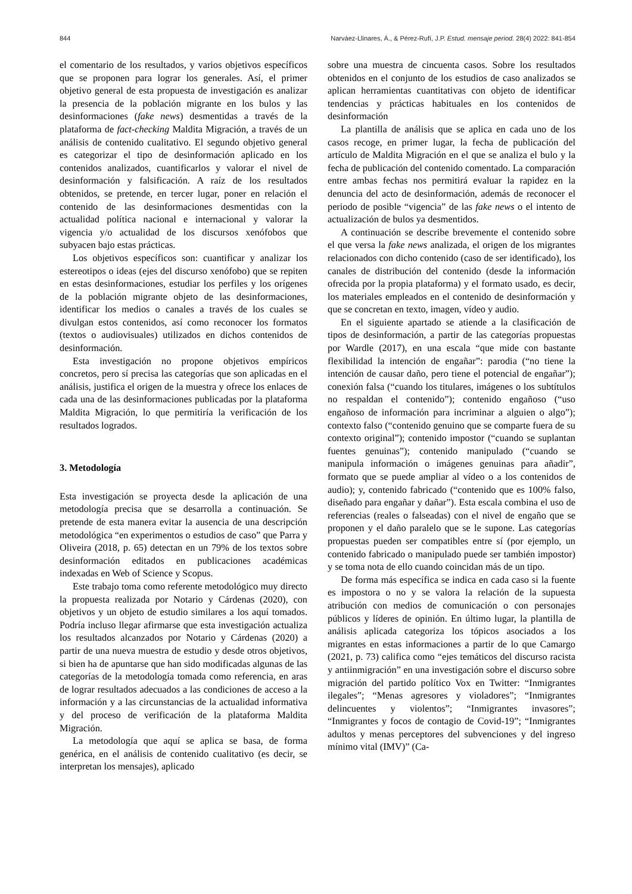844 Narváez-Llinares, Á., & Pérez-Rufí, J.P. Estud. mensaje period. 28(4) 2022: 841-854
el comentario de los resultados, y varios objetivos específicos que se proponen para lograr los generales. Así, el primer objetivo general de esta propuesta de investigación es analizar la presencia de la población migrante en los bulos y las desinformaciones (fake news) desmentidas a través de la plataforma de fact-checking Maldita Migración, a través de un análisis de contenido cualitativo. El segundo objetivo general es categorizar el tipo de desinformación aplicado en los contenidos analizados, cuantificarlos y valorar el nivel de desinformación y falsificación. A raíz de los resultados obtenidos, se pretende, en tercer lugar, poner en relación el contenido de las desinformaciones desmentidas con la actualidad política nacional e internacional y valorar la vigencia y/o actualidad de los discursos xenófobos que subyacen bajo estas prácticas.
Los objetivos específicos son: cuantificar y analizar los estereotipos o ideas (ejes del discurso xenófobo) que se repiten en estas desinformaciones, estudiar los perfiles y los orígenes de la población migrante objeto de las desinformaciones, identificar los medios o canales a través de los cuales se divulgan estos contenidos, así como reconocer los formatos (textos o audiovisuales) utilizados en dichos contenidos de desinformación.
Esta investigación no propone objetivos empíricos concretos, pero sí precisa las categorías que son aplicadas en el análisis, justifica el origen de la muestra y ofrece los enlaces de cada una de las desinformaciones publicadas por la plataforma Maldita Migración, lo que permitiría la verificación de los resultados logrados.
3. Metodología
Esta investigación se proyecta desde la aplicación de una metodología precisa que se desarrolla a continuación. Se pretende de esta manera evitar la ausencia de una descripción metodológica “en experimentos o estudios de caso” que Parra y Oliveira (2018, p. 65) detectan en un 79% de los textos sobre desinformación editados en publicaciones académicas indexadas en Web of Science y Scopus.
Este trabajo toma como referente metodológico muy directo la propuesta realizada por Notario y Cárdenas (2020), con objetivos y un objeto de estudio similares a los aquí tomados. Podría incluso llegar afirmarse que esta investigación actualiza los resultados alcanzados por Notario y Cárdenas (2020) a partir de una nueva muestra de estudio y desde otros objetivos, si bien ha de apuntarse que han sido modificadas algunas de las categorías de la metodología tomada como referencia, en aras de lograr resultados adecuados a las condiciones de acceso a la información y a las circunstancias de la actualidad informativa y del proceso de verificación de la plataforma Maldita Migración.
La metodología que aquí se aplica se basa, de forma genérica, en el análisis de contenido cualitativo (es decir, se interpretan los mensajes), aplicado
sobre una muestra de cincuenta casos. Sobre los resultados obtenidos en el conjunto de los estudios de caso analizados se aplican herramientas cuantitativas con objeto de identificar tendencias y prácticas habituales en los contenidos de desinformación
La plantilla de análisis que se aplica en cada uno de los casos recoge, en primer lugar, la fecha de publicación del artículo de Maldita Migración en el que se analiza el bulo y la fecha de publicación del contenido comentado. La comparación entre ambas fechas nos permitirá evaluar la rapidez en la denuncia del acto de desinformación, además de reconocer el periodo de posible “vigencia” de las fake news o el intento de actualización de bulos ya desmentidos.
A continuación se describe brevemente el contenido sobre el que versa la fake news analizada, el origen de los migrantes relacionados con dicho contenido (caso de ser identificado), los canales de distribución del contenido (desde la información ofrecida por la propia plataforma) y el formato usado, es decir, los materiales empleados en el contenido de desinformación y que se concretan en texto, imagen, vídeo y audio.
En el siguiente apartado se atiende a la clasificación de tipos de desinformación, a partir de las categorías propuestas por Wardle (2017), en una escala “que mide con bastante flexibilidad la intención de engañar”: parodia (“no tiene la intención de causar daño, pero tiene el potencial de engañar”); conexión falsa (“cuando los titulares, imágenes o los subtítulos no respaldan el contenido”); contenido engañoso (“uso engañoso de información para incriminar a alguien o algo”); contexto falso (“contenido genuino que se comparte fuera de su contexto original”); contenido impostor (“cuando se suplantan fuentes genuinas”); contenido manipulado (“cuando se manipula información o imágenes genuinas para añadir”, formato que se puede ampliar al vídeo o a los contenidos de audio); y, contenido fabricado (“contenido que es 100% falso, diseñado para engañar y dañar”). Esta escala combina el uso de referencias (reales o falseadas) con el nivel de engaño que se proponen y el daño paralelo que se le supone. Las categorías propuestas pueden ser compatibles entre sí (por ejemplo, un contenido fabricado o manipulado puede ser también impostor) y se toma nota de ello cuando coincidan más de un tipo.
De forma más específica se indica en cada caso si la fuente es impostora o no y se valora la relación de la supuesta atribución con medios de comunicación o con personajes públicos y líderes de opinión. En último lugar, la plantilla de análisis aplicada categoriza los tópicos asociados a los migrantes en estas informaciones a partir de lo que Camargo (2021, p. 73) califica como “ejes temáticos del discurso racista y antiinmigración” en una investigación sobre el discurso sobre migración del partido político Vox en Twitter: “Inmigrantes ilegales”; “Menas agresores y violadores”; “Inmigrantes delincuentes y violentos”; “Inmigrantes invasores”; “Inmigrantes y focos de contagio de Covid-19”; “Inmigrantes adultos y menas perceptores del subvenciones y del ingreso mínimo vital (IMV)” (Ca-